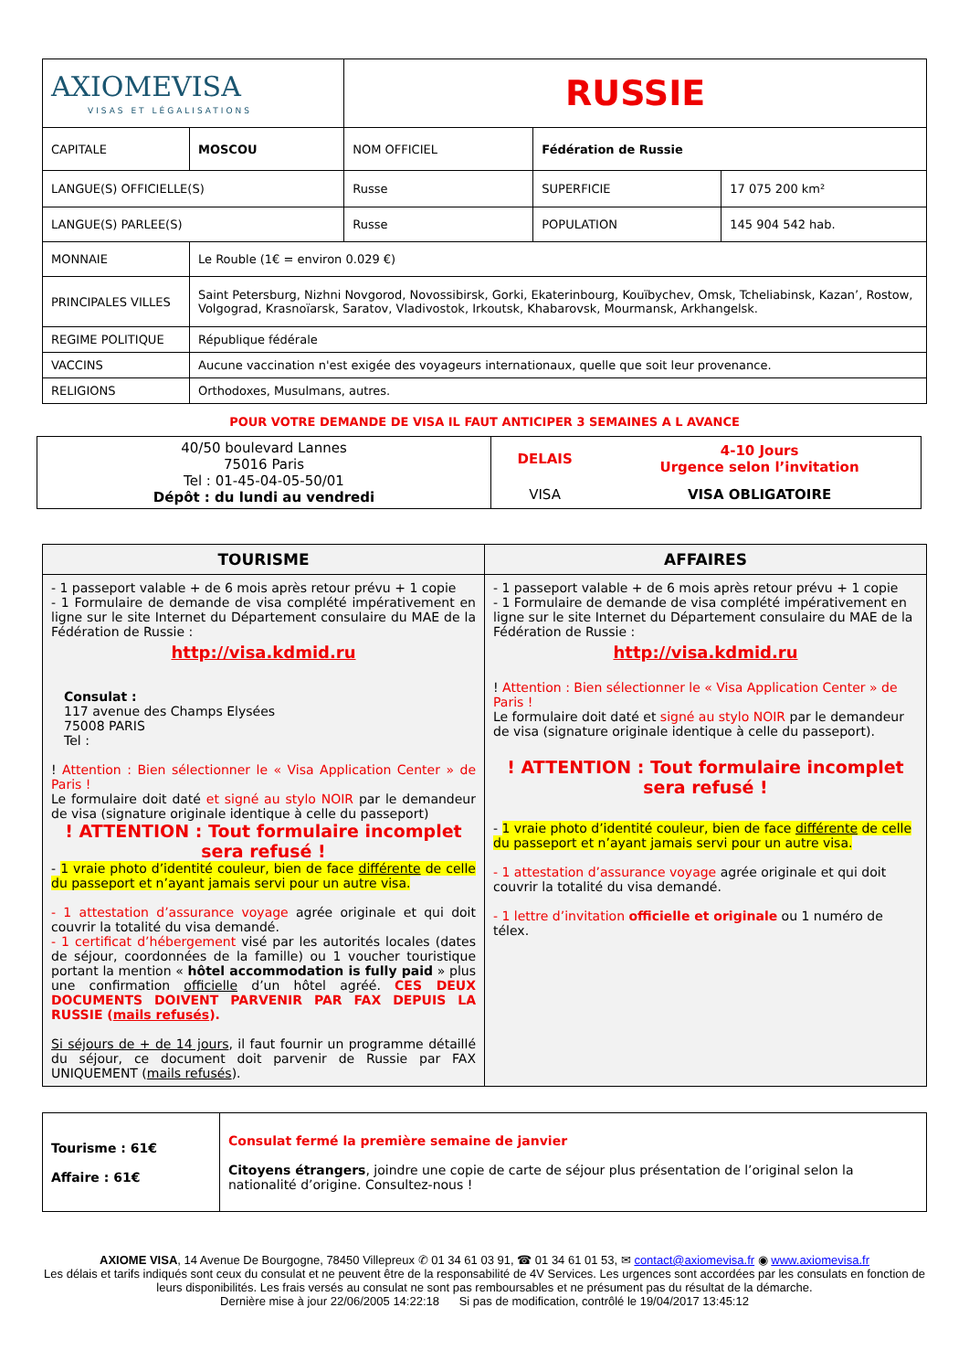| AXIOMEVISA VISAS ET LÉGALISATIONS | | RUSSIE | | |
| CAPITALE | MOSCOU | NOM OFFICIEL | Fédération de Russie | |
| LANGUE(S) OFFICIELLE(S) | | Russe | SUPERFICIE | 17 075 200 km² |
| LANGUE(S) PARLEE(S) | | Russe | POPULATION | 145 904 542 hab. |
| MONNAIE | Le Rouble (1€ = environ 0.029 €) | | | |
| PRINCIPALES VILLES | Saint Petersburg, Nizhni Novgorod, Novossibirsk, Gorki, Ekaterinbourg, Kouïbychev, Omsk, Tcheliabinsk, Kazan’, Rostow, Volgograd, Krasnoïarsk, Saratov, Vladivostok, Irkoutsk, Khabarovsk, Mourmansk, Arkhangelsk. | | | |
| REGIME POLITIQUE | République fédérale | | | |
| VACCINS | Aucune vaccination n'est exigée des voyageurs internationaux, quelle que soit leur provenance. | | | |
| RELIGIONS | Orthodoxes, Musulmans, autres. | | | |
POUR VOTRE DEMANDE DE VISA IL FAUT ANTICIPER 3 SEMAINES A L AVANCE
| 40/50 boulevard Lannes 75016 Paris Tel : 01-45-04-05-50/01 Dépôt : du lundi au vendredi | DELAIS | 4-10 Jours Urgence selon l’invitation |
| | VISA | VISA OBLIGATOIRE |
| TOURISME | AFFAIRES |
| --- | --- |
| - 1 passeport valable + de 6 mois après retour prévu + 1 copie - 1 Formulaire de demande de visa complété impérativement en ligne sur le site Internet du Département consulaire du MAE de la Fédération de Russie : http://visa.kdmid.ru Consulat : 117 avenue des Champs Elysées 75008 PARIS Tel : ! Attention : Bien sélectionner le « Visa Application Center » de Paris ! Le formulaire doit daté et signé au stylo NOIR par le demandeur de visa (signature originale identique à celle du passeport) ! ATTENTION : Tout formulaire incomplet sera refusé ! - 1 vraie photo d’identité couleur, bien de face différente de celle du passeport et n’ayant jamais servi pour un autre visa. - 1 attestation d’assurance voyage agrée originale et qui doit couvrir la totalité du visa demandé. - 1 certificat d’hébergement visé par les autorités locales (dates de séjour, coordonnées de la famille) ou 1 voucher touristique portant la mention « hôtel accommodation is fully paid » plus une confirmation officielle d’un hôtel agréé. CES DEUX DOCUMENTS DOIVENT PARVENIR PAR FAX DEPUIS LA RUSSIE ( mails refusés ). Si séjours de + de 14 jours , il faut fournir un programme détaillé du séjour, ce document doit parvenir de Russie par FAX UNIQUEMENT ( mails refusés ). | - 1 passeport valable + de 6 mois après retour prévu + 1 copie - 1 Formulaire de demande de visa complété impérativement en ligne sur le site Internet du Département consulaire du MAE de la Fédération de Russie : http://visa.kdmid.ru ! Attention : Bien sélectionner le « Visa Application Center » de Paris ! Le formulaire doit daté et signé au stylo NOIR par le demandeur de visa (signature originale identique à celle du passeport). ! ATTENTION : Tout formulaire incomplet sera refusé ! - 1 vraie photo d’identité couleur, bien de face différente de celle du passeport et n’ayant jamais servi pour un autre visa. - 1 attestation d’assurance voyage agrée originale et qui doit couvrir la totalité du visa demandé. - 1 lettre d’invitation officielle et originale ou 1 numéro de télex. |
| Tourisme : 61€ Affaire : 61€ | Consulat fermé la première semaine de janvier Citoyens étrangers , joindre une copie de carte de séjour plus présentation de l’original selon la nationalité d’origine. Consultez-nous ! |
AXIOME VISA, 14 Avenue De Bourgogne, 78450 Villepreux ✆ 01 34 61 03 91, ☎ 01 34 61 01 53, ✉ contact@axiomevisa.fr ◉ www.axiomevisa.fr
Les délais et tarifs indiqués sont ceux du consulat et ne peuvent être de la responsabilité de 4V Services. Les urgences sont accordées par les consulats en fonction de leurs disponibilités. Les frais versés au consulat ne sont pas remboursables et ne présument pas du résultat de la démarche.
Dernière mise à jour 22/06/2005 14:22:18 Si pas de modification, contrôlé le 19/04/2017 13:45:12